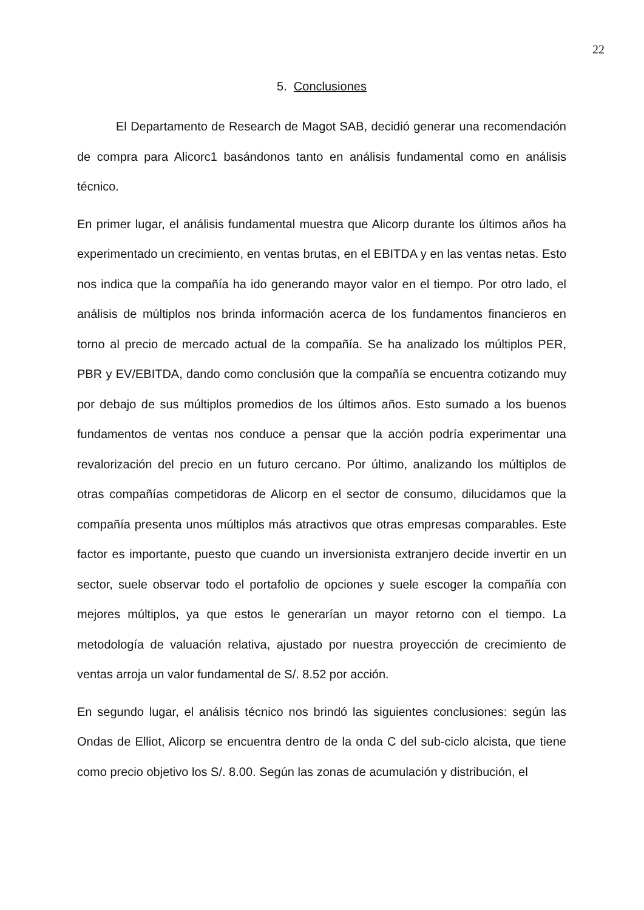22
5. Conclusiones
El Departamento de Research de Magot SAB, decidió generar una recomendación de compra para Alicorc1 basándonos tanto en análisis fundamental como en análisis técnico.
En primer lugar, el análisis fundamental muestra que Alicorp durante los últimos años ha experimentado un crecimiento, en ventas brutas, en el EBITDA y en las ventas netas. Esto nos indica que la compañía ha ido generando mayor valor en el tiempo. Por otro lado, el análisis de múltiplos nos brinda información acerca de los fundamentos financieros en torno al precio de mercado actual de la compañía. Se ha analizado los múltiplos PER, PBR y EV/EBITDA, dando como conclusión que la compañía se encuentra cotizando muy por debajo de sus múltiplos promedios de los últimos años. Esto sumado a los buenos fundamentos de ventas nos conduce a pensar que la acción podría experimentar una revalorización del precio en un futuro cercano. Por último, analizando los múltiplos de otras compañías competidoras de Alicorp en el sector de consumo, dilucidamos que la compañía presenta unos múltiplos más atractivos que otras empresas comparables. Este factor es importante, puesto que cuando un inversionista extranjero decide invertir en un sector, suele observar todo el portafolio de opciones y suele escoger la compañía con mejores múltiplos, ya que estos le generarían un mayor retorno con el tiempo. La metodología de valuación relativa, ajustado por nuestra proyección de crecimiento de ventas arroja un valor fundamental de S/. 8.52 por acción.
En segundo lugar, el análisis técnico nos brindó las siguientes conclusiones: según las Ondas de Elliot, Alicorp se encuentra dentro de la onda C del sub-ciclo alcista, que tiene como precio objetivo los S/. 8.00. Según las zonas de acumulación y distribución, el